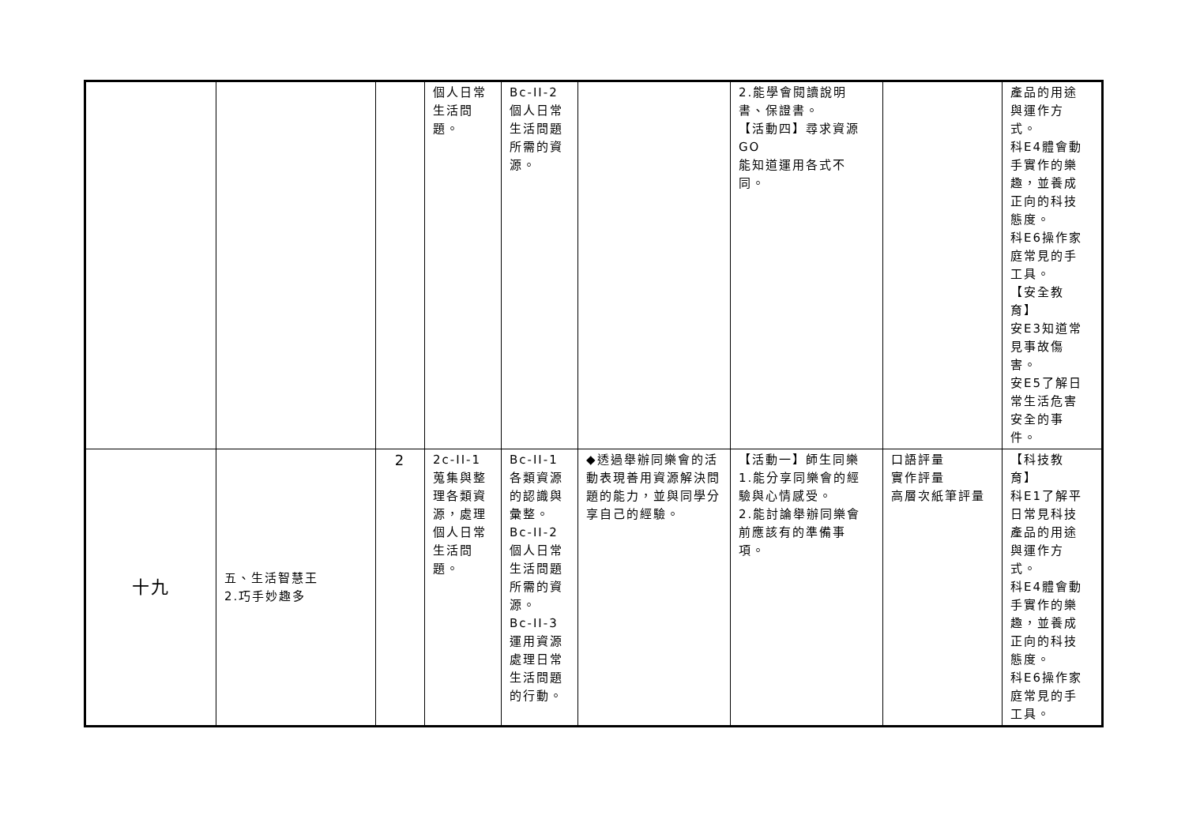| | | | 個人日常 生活問 題。 | Bc-II-2 個人日常 生活問題 所需的資 源。 | | 2.能學會閱讀說明 書、保證書。 【活動四】尋求資源 GO 能知道運用各式不 同。 | | 產品的用途 與運作方 式。 科E4體會動 手實作的樂 趣，並養成 正向的科技 態度。 科E6操作家 庭常見的手 工具。 【安全教 育】 安E3知道常 見事故傷 害。 安E5了解日 常生活危害 安全的事 件。 |
| 十九 | 五、生活智慧王 2.巧手妙趣多 | 2 | 2c-II-1 蒐集與整 理各類資 源，處理 個人日常 生活問 題。 | Bc-II-1 各類資源 的認識與 彙整。 Bc-II-2 個人日常 生活問題 所需的資 源。 Bc-II-3 運用資源 處理日常 生活問題 的行動。 | ◆透過舉辦同樂會的活動表現善用資源解決問題的能力，並與同學分享自己的經驗。 | 【活動一】師生同樂 1.能分享同樂會的經 驗與心情感受。 2.能討論舉辦同樂會 前應該有的準備事 項。 | 口語評量 實作評量 高層次紙筆評量 | 【科技教 育】 科E1了解平 日常見科技 產品的用途 與運作方 式。 科E4體會動 手實作的樂 趣，並養成 正向的科技 態度。 科E6操作家 庭常見的手 工具。 |